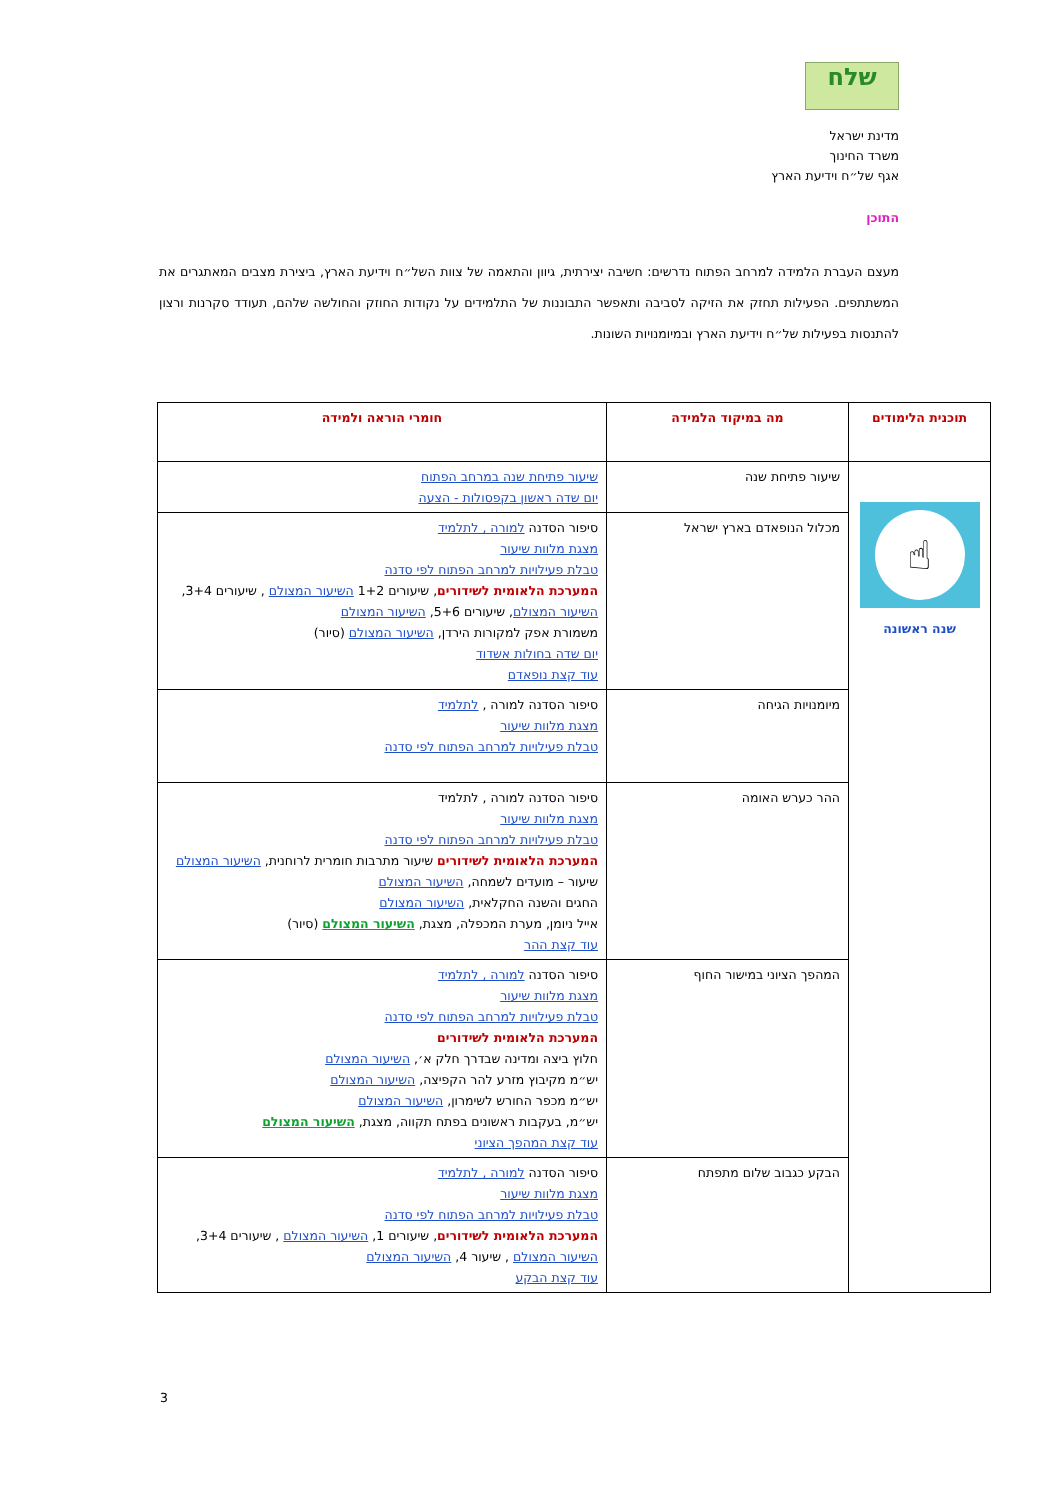שלח
מדינת ישראל
משרד החינוך
אגף של״ח וידיעת הארץ
התוכן
מעצם העברת הלמידה למרחב הפתוח נדרשים: חשיבה יצירתית, גיוון והתאמה של צוות השל״ח וידיעת הארץ, ביצירת מצבים המאתגרים את המשתתפים. הפעילות תחזק את הזיקה לסביבה ותאפשר התבוננות של התלמידים על נקודות החוזק והחולשה שלהם, תעודד סקרנות ורצון להתנסות בפעילות של״ח וידיעת הארץ ובמיומנויות השונות.
| תוכנית הלימודים | מה במיקוד הלמידה | חומרי הוראה ולמידה |
| --- | --- | --- |
| ☝ שנה ראשונה | שיעור פתיחת שנה | שיעור פתיחת שנה במרחב הפתוח יום שדה ראשון בקפסולות - הצעה |
| | מכלול הנופאדם בארץ ישראל | סיפור הסדנה למורה , לתלמיד מצגת מלוות שיעור טבלת פעילויות למרחב הפתוח לפי סדנה המערכת הלאומית לשידורים , שיעורים 1+2 השיעור המצולם , שיעורים 3+4, השיעור המצולם , שיעורים 5+6, השיעור המצולם משמורת אפק למקורות הירדן, השיעור המצולם (סיור) יום שדה בחולות אשדוד עוד קצת נופאדם |
| | מיומנויות הגיחה | סיפור הסדנה למורה , לתלמיד מצגת מלוות שיעור טבלת פעילויות למרחב הפתוח לפי סדנה |
| | ההר כערש האומה | סיפור הסדנה למורה , לתלמיד מצגת מלוות שיעור טבלת פעילויות למרחב הפתוח לפי סדנה המערכת הלאומית לשידורים שיעור מתרבות חומרית לרוחנית, השיעור המצולם שיעור – מועדים לשמחה, השיעור המצולם החגים והשנה החקלאית, השיעור המצולם אייל ניומן, מערת המכפלה, מצגת, השיעור המצולם (סיור) עוד קצת ההר |
| | המהפך הציוני במישור החוף | סיפור הסדנה למורה , לתלמיד מצגת מלוות שיעור טבלת פעילויות למרחב הפתוח לפי סדנה המערכת הלאומית לשידורים חלוץ ביצה ומדינה שבדרך חלק א׳, השיעור המצולם יש״מ מקיבוץ מזרע להר הקפיצה, השיעור המצולם יש״מ מכפר החורש לשימרון, השיעור המצולם יש״מ, בעקבות ראשונים בפתח תקווה, מצגת, השיעור המצולם עוד קצת המהפך הציוני |
| | הבקע כגבוב שלום מתפתח | סיפור הסדנה למורה , לתלמיד מצגת מלוות שיעור טבלת פעילויות למרחב הפתוח לפי סדנה המערכת הלאומית לשידורים , שיעורים 1, השיעור המצולם , שיעורים 3+4, השיעור המצולם , שיעור 4, השיעור המצולם עוד קצת הבקע |
3